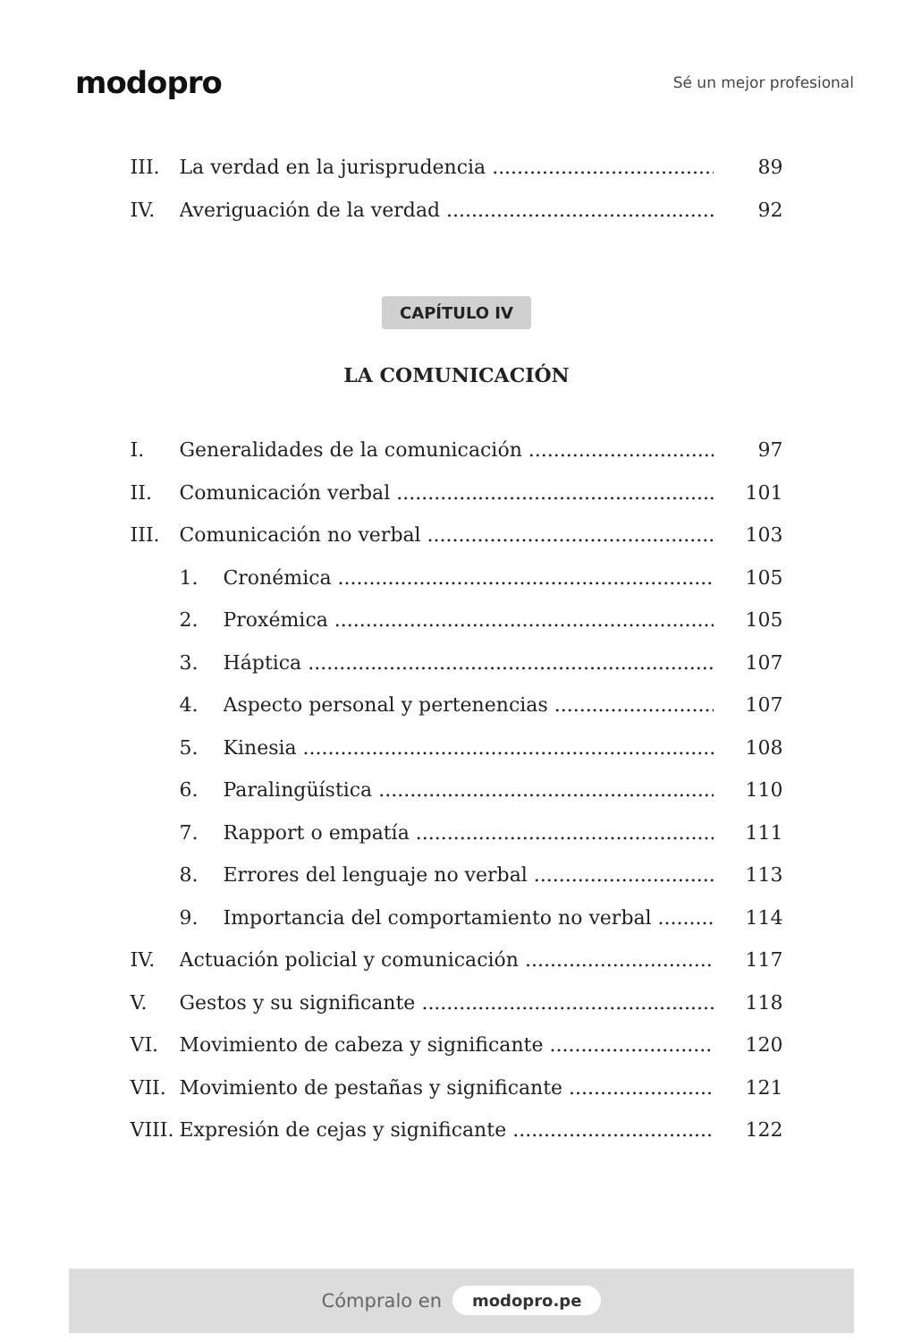modopro
Sé un mejor profesional
III. La verdad en la jurisprudencia 89
IV. Averiguación de la verdad 92
CAPÍTULO IV
LA COMUNICACIÓN
I. Generalidades de la comunicación 97
II. Comunicación verbal 101
III. Comunicación no verbal 103
1. Cronémica 105
2. Proxémica 105
3. Háptica 107
4. Aspecto personal y pertenencias 107
5. Kinesia 108
6. Paralingüística 110
7. Rapport o empatía 111
8. Errores del lenguaje no verbal 113
9. Importancia del comportamiento no verbal 114
IV. Actuación policial y comunicación 117
V. Gestos y su significante 118
VI. Movimiento de cabeza y significante 120
VII. Movimiento de pestañas y significante 121
VIII. Expresión de cejas y significante 122
Cómpralo en modopro.pe